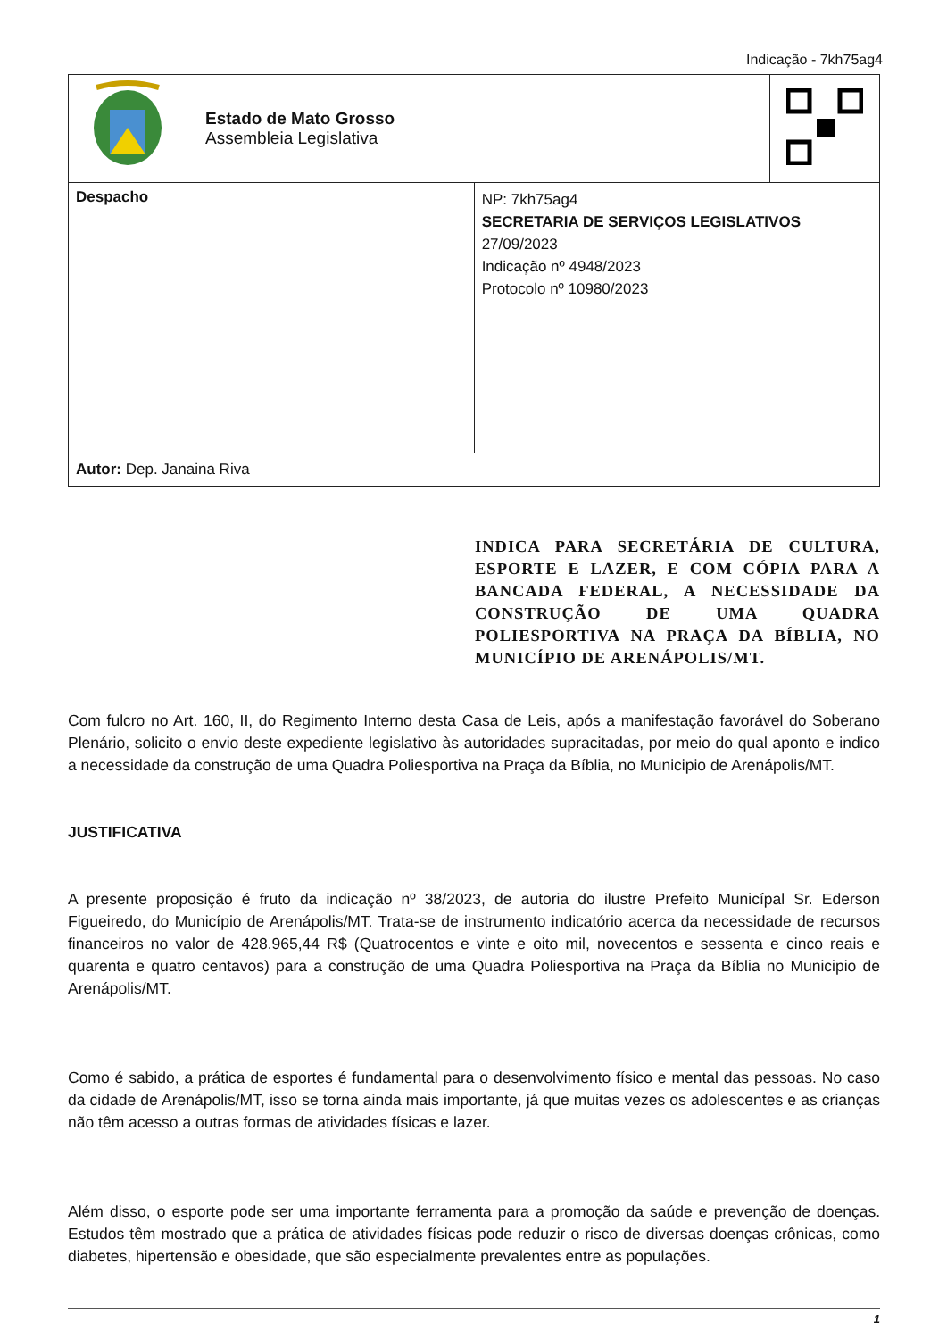Indicação - 7kh75ag4
| | Estado de Mato Grosso Assembleia Legislativa | | |
| Despacho | | NP: 7kh75ag4 SECRETARIA DE SERVIÇOS LEGISLATIVOS 27/09/2023 Indicação nº 4948/2023 Protocolo nº 10980/2023 | |
| Autor: Dep. Janaina Riva | | | |
INDICA PARA SECRETÁRIA DE CULTURA, ESPORTE E LAZER, E COM CÓPIA PARA A BANCADA FEDERAL, A NECESSIDADE DA CONSTRUÇÃO DE UMA QUADRA POLIESPORTIVA NA PRAÇA DA BÍBLIA, NO MUNICÍPIO DE ARENÁPOLIS/MT.
Com fulcro no Art. 160, II, do Regimento Interno desta Casa de Leis, após a manifestação favorável do Soberano Plenário, solicito o envio deste expediente legislativo às autoridades supracitadas, por meio do qual aponto e indico a necessidade da construção de uma Quadra Poliesportiva na Praça da Bíblia, no Municipio de Arenápolis/MT.
JUSTIFICATIVA
A presente proposição é fruto da indicação nº 38/2023, de autoria do ilustre Prefeito Municípal Sr. Ederson Figueiredo, do Município de Arenápolis/MT. Trata-se de instrumento indicatório acerca da necessidade de recursos financeiros no valor de 428.965,44 R$ (Quatrocentos e vinte e oito mil, novecentos e sessenta e cinco reais e quarenta e quatro centavos) para a construção de uma Quadra Poliesportiva na Praça da Bíblia no Municipio de Arenápolis/MT.
Como é sabido, a prática de esportes é fundamental para o desenvolvimento físico e mental das pessoas. No caso da cidade de Arenápolis/MT, isso se torna ainda mais importante, já que muitas vezes os adolescentes e as crianças não têm acesso a outras formas de atividades físicas e lazer.
Além disso, o esporte pode ser uma importante ferramenta para a promoção da saúde e prevenção de doenças. Estudos têm mostrado que a prática de atividades físicas pode reduzir o risco de diversas doenças crônicas, como diabetes, hipertensão e obesidade, que são especialmente prevalentes entre as populações.
1